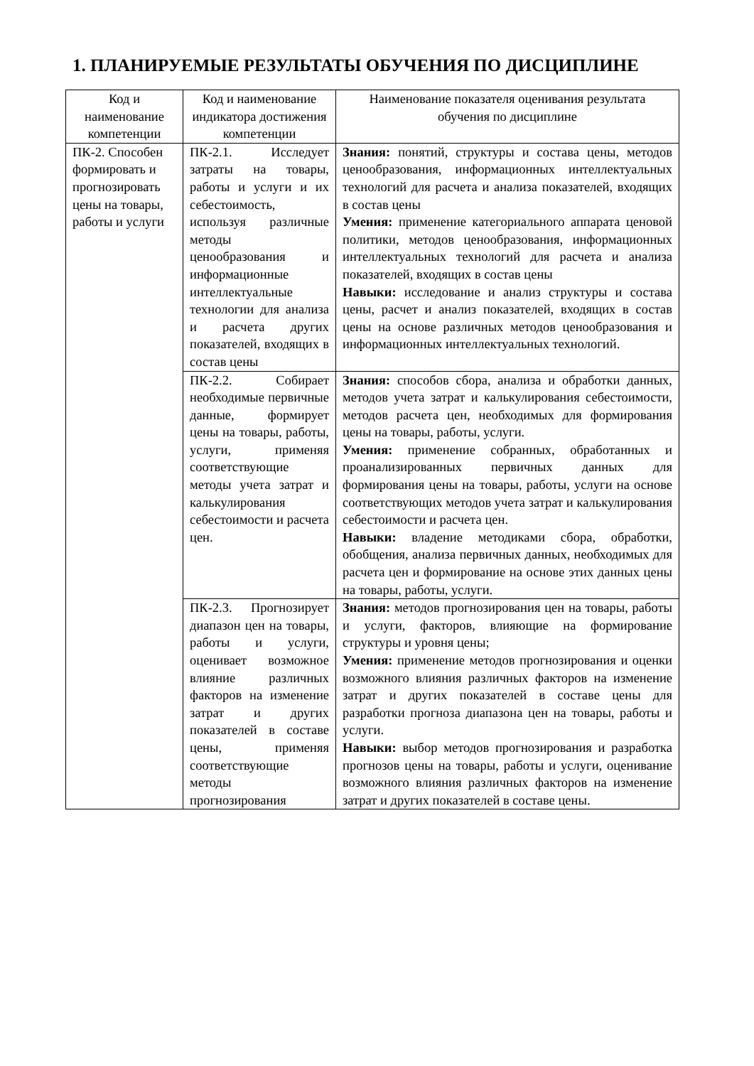1. ПЛАНИРУЕМЫЕ РЕЗУЛЬТАТЫ ОБУЧЕНИЯ ПО ДИСЦИПЛИНЕ
| Код и наименование компетенции | Код и наименование индикатора достижения компетенции | Наименование показателя оценивания результата обучения по дисциплине |
| --- | --- | --- |
| ПК-2. Способен формировать и прогнозировать цены на товары, работы и услуги | ПК-2.1. Исследует затраты на товары, работы и услуги и их себестоимость, используя различные методы ценообразования и информационные интеллектуальные технологии для анализа и расчета других показателей, входящих в состав цены | Знания: понятий, структуры и состава цены, методов ценообразования, информационных интеллектуальных технологий для расчета и анализа показателей, входящих в состав цены Умения: применение категориального аппарата ценовой политики, методов ценообразования, информационных интеллектуальных технологий для расчета и анализа показателей, входящих в состав цены Навыки: исследование и анализ структуры и состава цены, расчет и анализ показателей, входящих в состав цены на основе различных методов ценообразования и информационных интеллектуальных технологий. |
| | ПК-2.2. Собирает необходимые первичные данные, формирует цены на товары, работы, услуги, применяя соответствующие методы учета затрат и калькулирования себестоимости и расчета цен. | Знания: способов сбора, анализа и обработки данных, методов учета затрат и калькулирования себестоимости, методов расчета цен, необходимых для формирования цены на товары, работы, услуги. Умения: применение собранных, обработанных и проанализированных первичных данных для формирования цены на товары, работы, услуги на основе соответствующих методов учета затрат и калькулирования себестоимости и расчета цен. Навыки: владение методиками сбора, обработки, обобщения, анализа первичных данных, необходимых для расчета цен и формирование на основе этих данных цены на товары, работы, услуги. |
| | ПК-2.3. Прогнозирует диапазон цен на товары, работы и услуги, оценивает возможное влияние различных факторов на изменение затрат и других показателей в составе цены, применяя соответствующие методы прогнозирования | Знания: методов прогнозирования цен на товары, работы и услуги, факторов, влияющие на формирование структуры и уровня цены; Умения: применение методов прогнозирования и оценки возможного влияния различных факторов на изменение затрат и других показателей в составе цены для разработки прогноза диапазона цен на товары, работы и услуги. Навыки: выбор методов прогнозирования и разработка прогнозов цены на товары, работы и услуги, оценивание возможного влияния различных факторов на изменение затрат и других показателей в составе цены. |